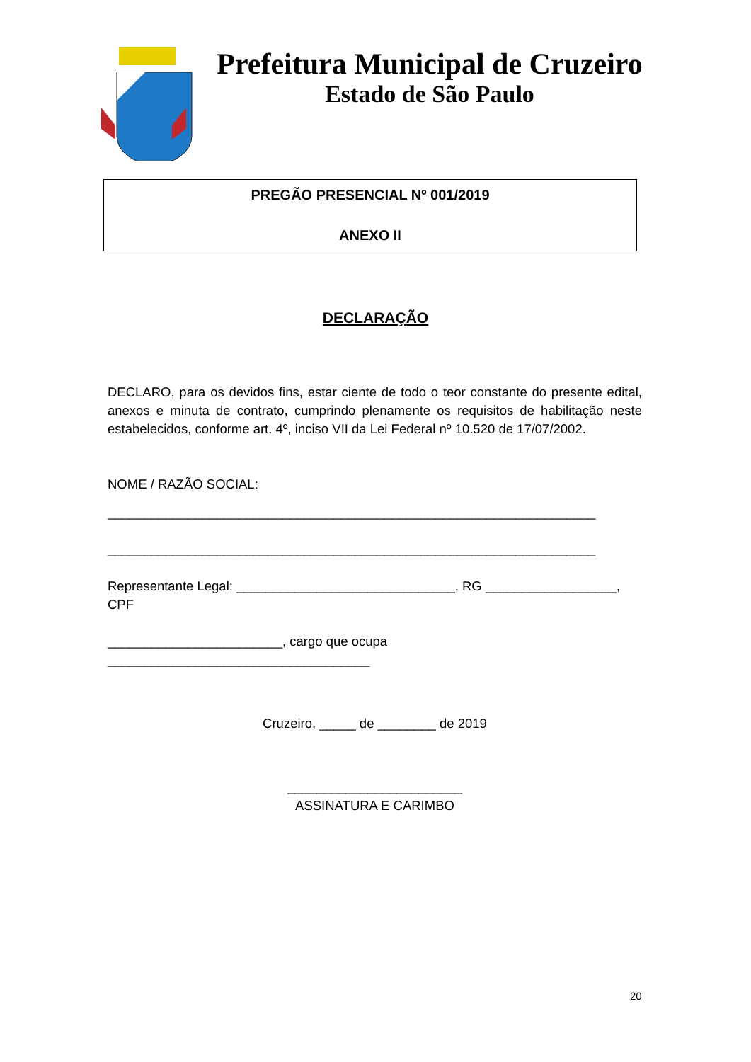Prefeitura Municipal de Cruzeiro
Estado de São Paulo
PREGÃO PRESENCIAL Nº 001/2019
ANEXO II
DECLARAÇÃO
DECLARO, para os devidos fins, estar ciente de todo o teor constante do presente edital, anexos e minuta de contrato, cumprindo plenamente os requisitos de habilitação neste estabelecidos, conforme art. 4º, inciso VII da Lei Federal nº 10.520 de 17/07/2002.
NOME / RAZÃO SOCIAL:
___________________________________________________________________
___________________________________________________________________
Representante Legal: ______________________________, RG __________________, CPF
________________________, cargo que ocupa ____________________________________
Cruzeiro, _____ de ________ de 2019
________________________
ASSINATURA E CARIMBO
20